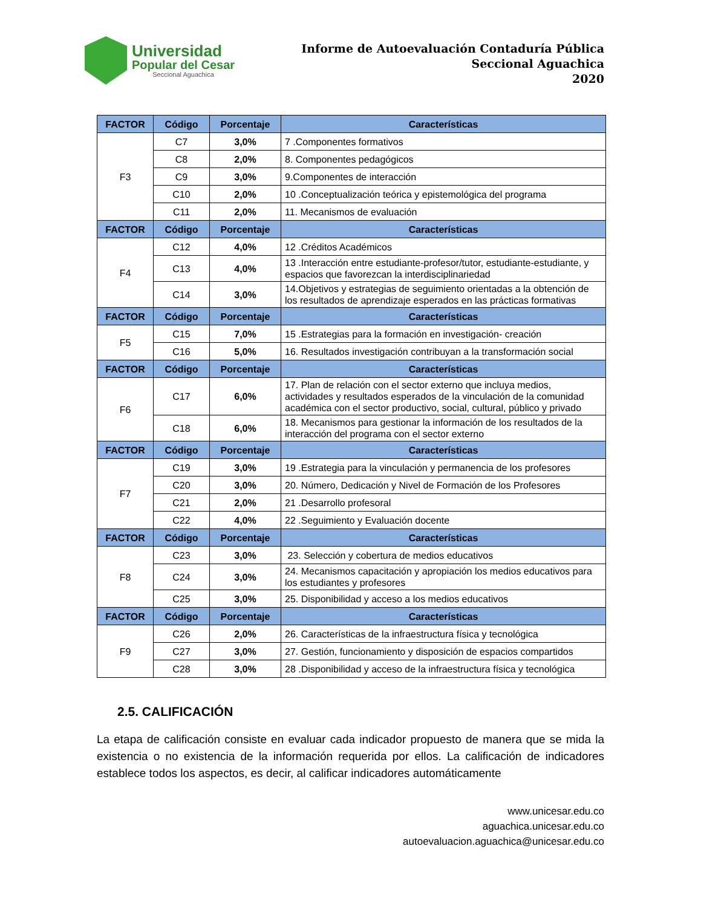Universidad
Popular del Cesar
Seccional Aguachica
Informe de Autoevaluación Contaduría Pública
Seccional Aguachica
2020
| FACTOR | Código | Porcentaje | Características |
| --- | --- | --- | --- |
| F3 | C7 | 3,0% | 7 .Componentes formativos |
| | C8 | 2,0% | 8. Componentes pedagógicos |
| | C9 | 3,0% | 9.Componentes de interacción |
| | C10 | 2,0% | 10 .Conceptualización teórica y epistemológica del programa |
| | C11 | 2,0% | 11. Mecanismos de evaluación |
| FACTOR | Código | Porcentaje | Características |
| F4 | C12 | 4,0% | 12 .Créditos Académicos |
| | C13 | 4,0% | 13 .Interacción entre estudiante-profesor/tutor, estudiante-estudiante, y espacios que favorezcan la interdisciplinariedad |
| | C14 | 3,0% | 14.Objetivos y estrategias de seguimiento orientadas a la obtención de los resultados de aprendizaje esperados en las prácticas formativas |
| FACTOR | Código | Porcentaje | Características |
| F5 | C15 | 7,0% | 15 .Estrategias para la formación en investigación- creación |
| | C16 | 5,0% | 16. Resultados investigación contribuyan a la transformación social |
| FACTOR | Código | Porcentaje | Características |
| F6 | C17 | 6,0% | 17. Plan de relación con el sector externo que incluya medios, actividades y resultados esperados de la vinculación de la comunidad académica con el sector productivo, social, cultural, público y privado |
| | C18 | 6,0% | 18. Mecanismos para gestionar la información de los resultados de la interacción del programa con el sector externo |
| FACTOR | Código | Porcentaje | Características |
| F7 | C19 | 3,0% | 19 .Estrategia para la vinculación y permanencia de los profesores |
| | C20 | 3,0% | 20. Número, Dedicación y Nivel de Formación de los Profesores |
| | C21 | 2,0% | 21 .Desarrollo profesoral |
| | C22 | 4,0% | 22 .Seguimiento y Evaluación docente |
| FACTOR | Código | Porcentaje | Características |
| F8 | C23 | 3,0% | 23. Selección y cobertura de medios educativos |
| | C24 | 3,0% | 24. Mecanismos capacitación y apropiación los medios educativos para los estudiantes y profesores |
| | C25 | 3,0% | 25. Disponibilidad y acceso a los medios educativos |
| FACTOR | Código | Porcentaje | Características |
| F9 | C26 | 2,0% | 26. Características de la infraestructura física y tecnológica |
| | C27 | 3,0% | 27. Gestión, funcionamiento y disposición de espacios compartidos |
| | C28 | 3,0% | 28 .Disponibilidad y acceso de la infraestructura física y tecnológica |
2.5. CALIFICACIÓN
La etapa de calificación consiste en evaluar cada indicador propuesto de manera que se mida la existencia o no existencia de la información requerida por ellos. La calificación de indicadores establece todos los aspectos, es decir, al calificar indicadores automáticamente
www.unicesar.edu.co
aguachica.unicesar.edu.co
autoevaluacion.aguachica@unicesar.edu.co